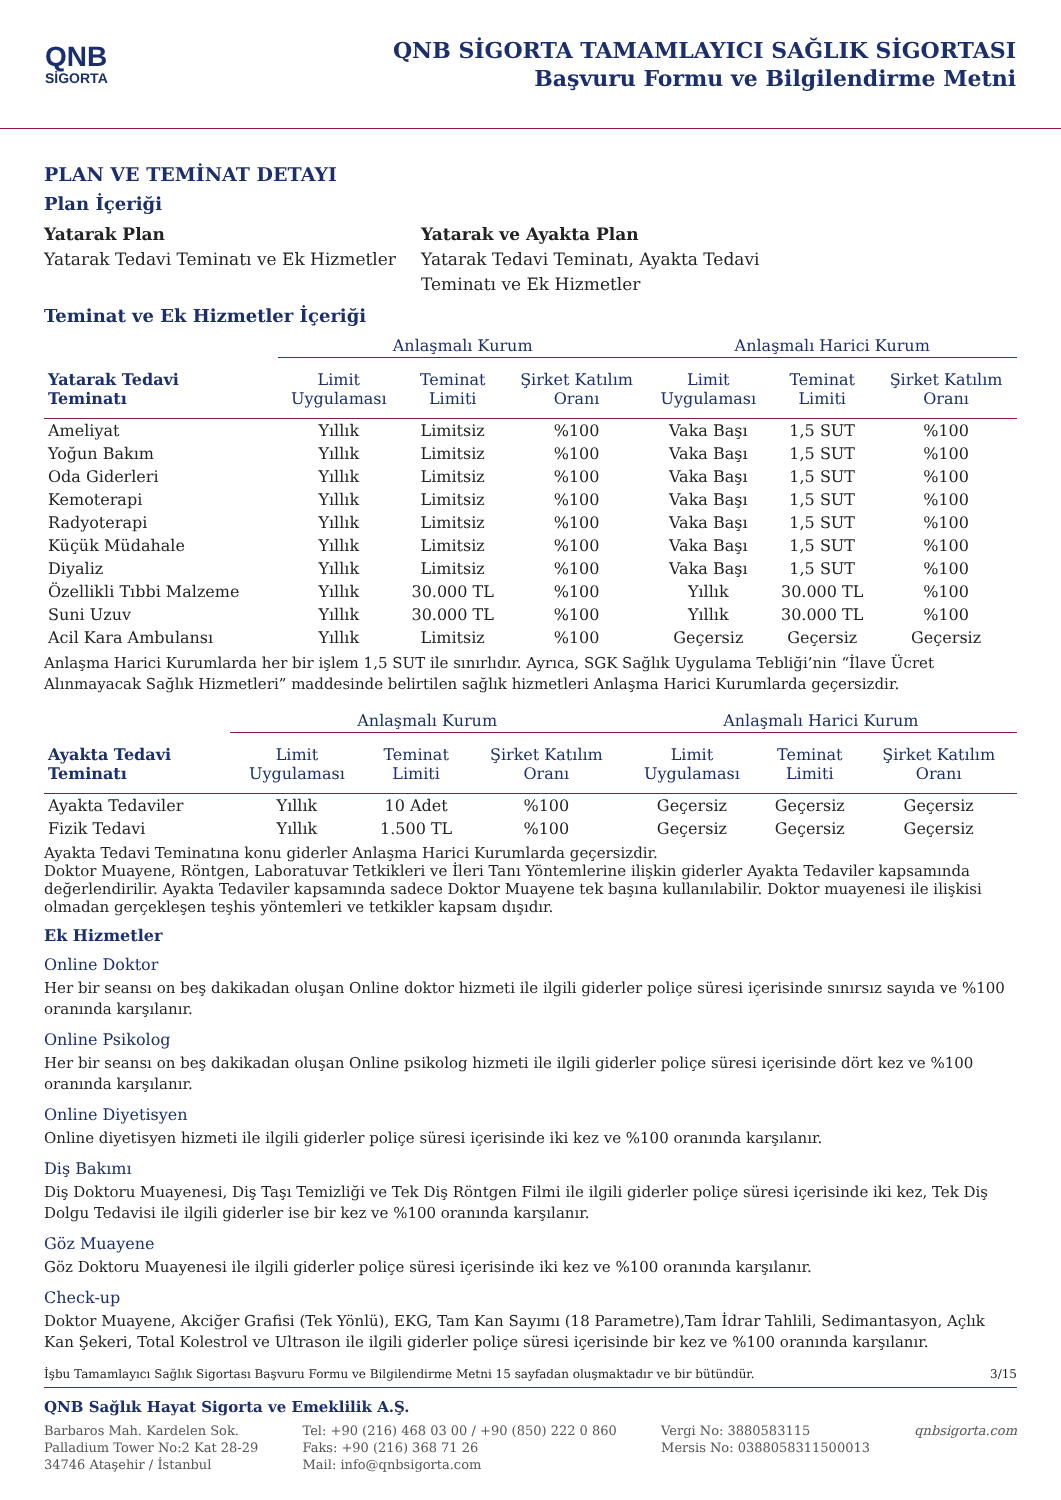QNB
SİGORTA
QNB SİGORTA TAMAMLAYICI SAĞLIK SİGORTASI
Başvuru Formu ve Bilgilendirme Metni
PLAN VE TEMİNAT DETAYI
Plan İçeriği
Yatarak Plan
Yatarak Tedavi Teminatı ve Ek Hizmetler
Yatarak ve Ayakta Plan
Yatarak Tedavi Teminatı, Ayakta Tedavi Teminatı ve Ek Hizmetler
Teminat ve Ek Hizmetler İçeriği
| | Anlaşmalı Kurum | | | Anlaşmalı Harici Kurum | | |
| --- | --- | --- | --- | --- | --- | --- |
| Yatarak Tedavi Teminatı | Limit Uygulaması | Teminat Limiti | Şirket Katılım Oranı | Limit Uygulaması | Teminat Limiti | Şirket Katılım Oranı |
| Ameliyat | Yıllık | Limitsiz | %100 | Vaka Başı | 1,5 SUT | %100 |
| Yoğun Bakım | Yıllık | Limitsiz | %100 | Vaka Başı | 1,5 SUT | %100 |
| Oda Giderleri | Yıllık | Limitsiz | %100 | Vaka Başı | 1,5 SUT | %100 |
| Kemoterapi | Yıllık | Limitsiz | %100 | Vaka Başı | 1,5 SUT | %100 |
| Radyoterapi | Yıllık | Limitsiz | %100 | Vaka Başı | 1,5 SUT | %100 |
| Küçük Müdahale | Yıllık | Limitsiz | %100 | Vaka Başı | 1,5 SUT | %100 |
| Diyaliz | Yıllık | Limitsiz | %100 | Vaka Başı | 1,5 SUT | %100 |
| Özellikli Tıbbi Malzeme | Yıllık | 30.000 TL | %100 | Yıllık | 30.000 TL | %100 |
| Suni Uzuv | Yıllık | 30.000 TL | %100 | Yıllık | 30.000 TL | %100 |
| Acil Kara Ambulansı | Yıllık | Limitsiz | %100 | Geçersiz | Geçersiz | Geçersiz |
Anlaşma Harici Kurumlarda her bir işlem 1,5 SUT ile sınırlıdır. Ayrıca, SGK Sağlık Uygulama Tebliği’nin “İlave Ücret Alınmayacak Sağlık Hizmetleri” maddesinde belirtilen sağlık hizmetleri Anlaşma Harici Kurumlarda geçersizdir.
| | Anlaşmalı Kurum | | | Anlaşmalı Harici Kurum | | |
| --- | --- | --- | --- | --- | --- | --- |
| Ayakta Tedavi Teminatı | Limit Uygulaması | Teminat Limiti | Şirket Katılım Oranı | Limit Uygulaması | Teminat Limiti | Şirket Katılım Oranı |
| Ayakta Tedaviler | Yıllık | 10 Adet | %100 | Geçersiz | Geçersiz | Geçersiz |
| Fizik Tedavi | Yıllık | 1.500 TL | %100 | Geçersiz | Geçersiz | Geçersiz |
Ayakta Tedavi Teminatına konu giderler Anlaşma Harici Kurumlarda geçersizdir.
Doktor Muayene, Röntgen, Laboratuvar Tetkikleri ve İleri Tanı Yöntemlerine ilişkin giderler Ayakta Tedaviler kapsamında değerlendirilir. Ayakta Tedaviler kapsamında sadece Doktor Muayene tek başına kullanılabilir. Doktor muayenesi ile ilişkisi olmadan gerçekleşen teşhis yöntemleri ve tetkikler kapsam dışıdır.
Ek Hizmetler
Online Doktor
Her bir seansı on beş dakikadan oluşan Online doktor hizmeti ile ilgili giderler poliçe süresi içerisinde sınırsız sayıda ve %100 oranında karşılanır.
Online Psikolog
Her bir seansı on beş dakikadan oluşan Online psikolog hizmeti ile ilgili giderler poliçe süresi içerisinde dört kez ve %100 oranında karşılanır.
Online Diyetisyen
Online diyetisyen hizmeti ile ilgili giderler poliçe süresi içerisinde iki kez ve %100 oranında karşılanır.
Diş Bakımı
Diş Doktoru Muayenesi, Diş Taşı Temizliği ve Tek Diş Röntgen Filmi ile ilgili giderler poliçe süresi içerisinde iki kez, Tek Diş Dolgu Tedavisi ile ilgili giderler ise bir kez ve %100 oranında karşılanır.
Göz Muayene
Göz Doktoru Muayenesi ile ilgili giderler poliçe süresi içerisinde iki kez ve %100 oranında karşılanır.
Check-up
Doktor Muayene, Akciğer Grafisi (Tek Yönlü), EKG, Tam Kan Sayımı (18 Parametre),Tam İdrar Tahlili, Sedimantasyon, Açlık Kan Şekeri, Total Kolestrol ve Ultrason ile ilgili giderler poliçe süresi içerisinde bir kez ve %100 oranında karşılanır.
İşbu Tamamlayıcı Sağlık Sigortası Başvuru Formu ve Bilgilendirme Metni 15 sayfadan oluşmaktadır ve bir bütündür. 3/15
QNB Sağlık Hayat Sigorta ve Emeklilik A.Ş.
Barbaros Mah. Kardelen Sok.
Palladium Tower No:2 Kat 28-29
34746 Ataşehir / İstanbul
Tel: +90 (216) 468 03 00 / +90 (850) 222 0 860
Faks: +90 (216) 368 71 26
Mail: info@qnbsigorta.com
Vergi No: 3880583115
Mersis No: 0388058311500013
qnbsigorta.com